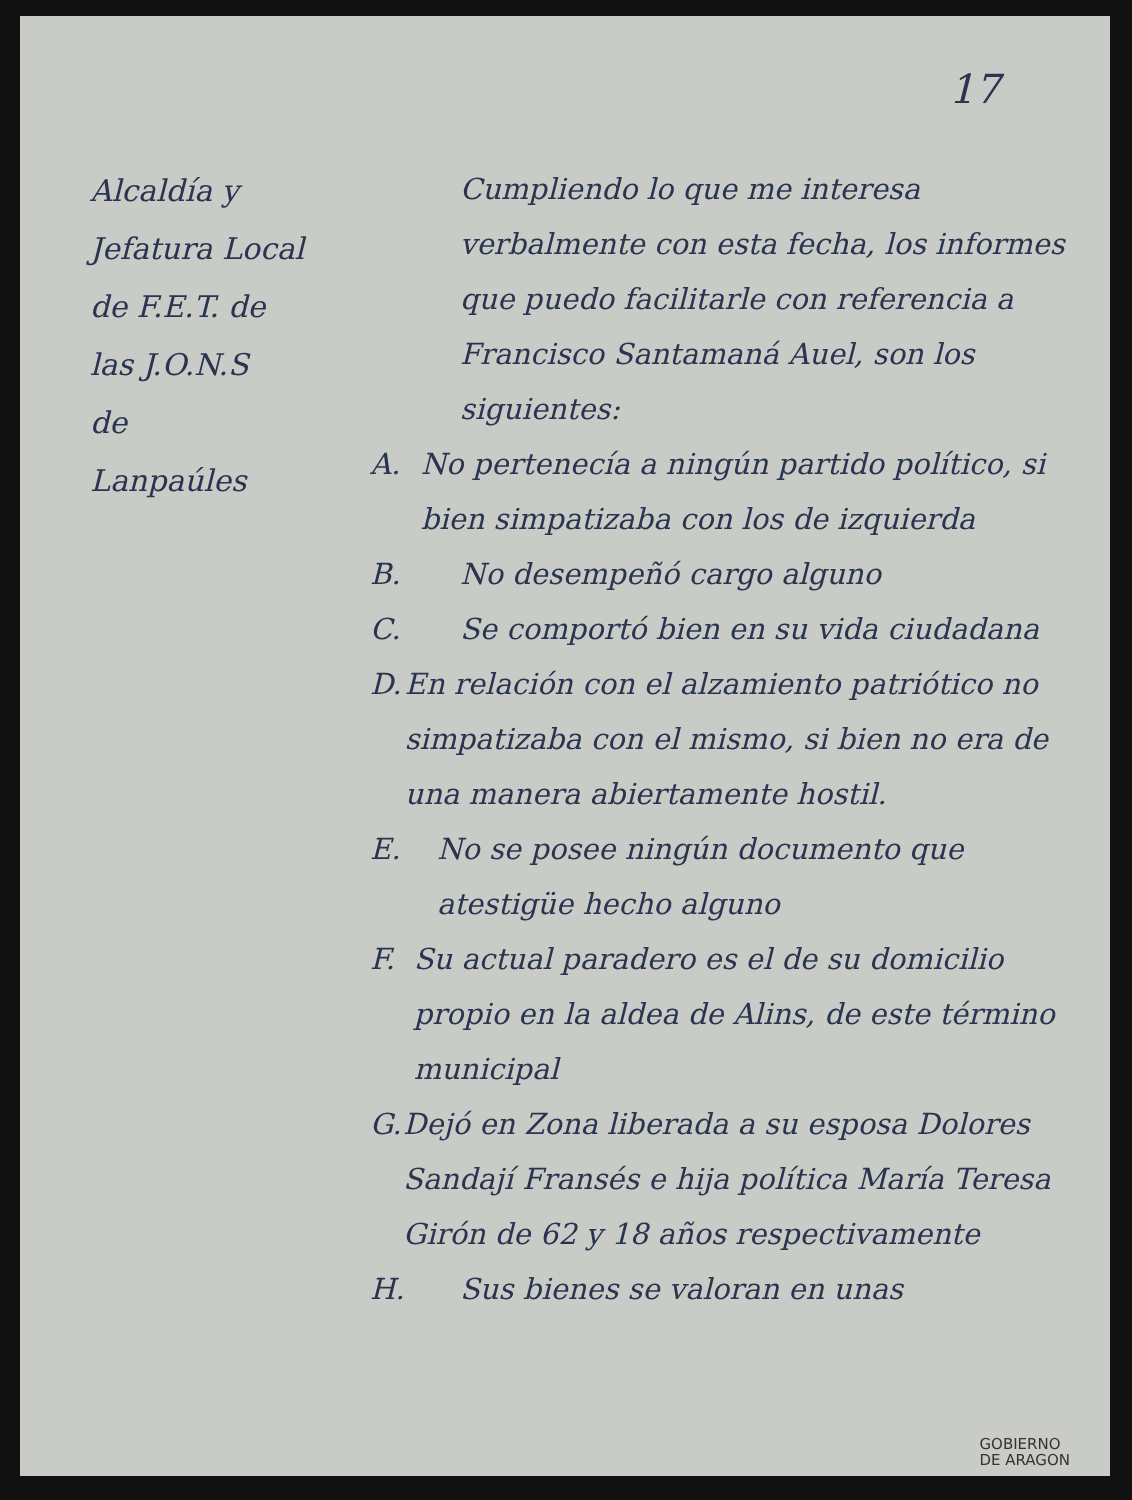17
Alcaldía y
Jefatura Local
de F.E.T. de
las J.O.N.S
de
Lanpaúles
Cumpliendo lo que me interesa verbalmente con esta fecha, los informes que puedo facilitarle con referencia a Francisco Santamaná Auel, son los siguientes:
A. No pertenecía a ningún partido político, si bien simpatizaba con los de izquierda
B. No desempeñó cargo alguno
C. Se comportó bien en su vida ciudadana
D. En relación con el alzamiento patriótico no simpatizaba con el mismo, si bien no era de una manera abiertamente hostil.
E. No se posee ningún documento que atestigüe hecho alguno
F. Su actual paradero es el de su domicilio propio en la aldea de Alins, de este término municipal
G. Dejó en Zona liberada a su esposa Dolores Sandají Fransés e hija política María Teresa Girón de 62 y 18 años respectivamente
H. Sus bienes se valoran en unas
GOBIERNO
DE ARAGON